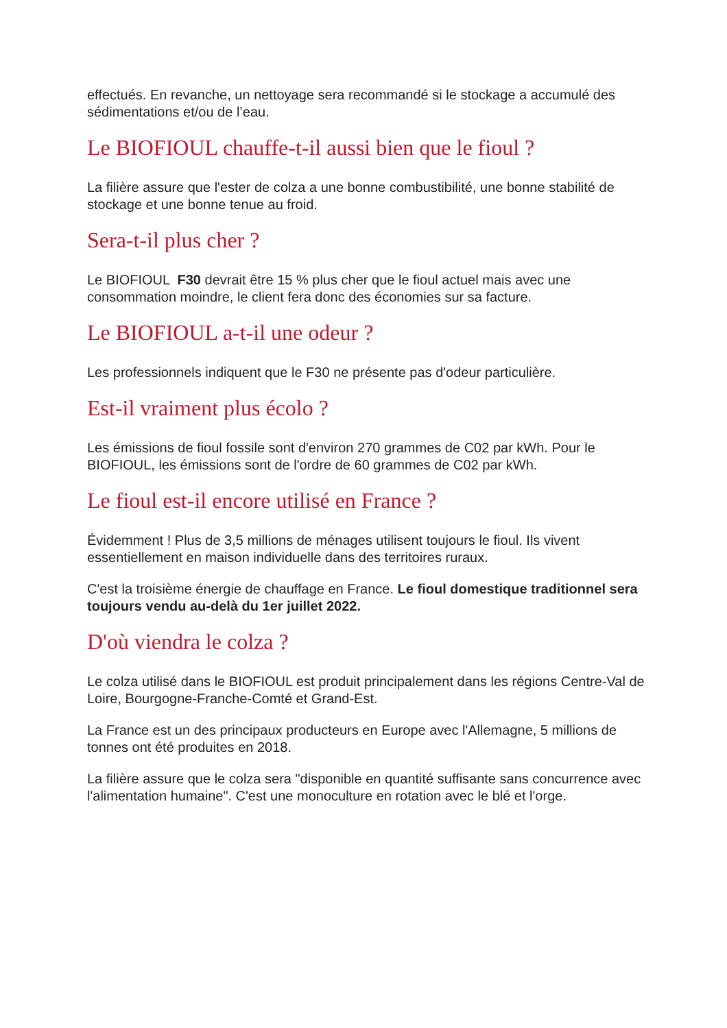effectués. En revanche, un nettoyage sera recommandé si le stockage a accumulé des sédimentations et/ou de l’eau.
Le BIOFIOUL chauffe-t-il aussi bien que le fioul ?
La filière assure que l'ester de colza a une bonne combustibilité, une bonne stabilité de stockage et une bonne tenue au froid.
Sera-t-il plus cher ?
Le BIOFIOUL F30 devrait être 15 % plus cher que le fioul actuel mais avec une consommation moindre, le client fera donc des économies sur sa facture.
Le BIOFIOUL a-t-il une odeur ?
Les professionnels indiquent que le F30 ne présente pas d'odeur particulière.
Est-il vraiment plus écolo ?
Les émissions de fioul fossile sont d'environ 270 grammes de C02 par kWh. Pour le BIOFIOUL, les émissions sont de l'ordre de 60 grammes de C02 par kWh.
Le fioul est-il encore utilisé en France ?
Évidemment ! Plus de 3,5 millions de ménages utilisent toujours le fioul. Ils vivent essentiellement en maison individuelle dans des territoires ruraux.
C'est la troisième énergie de chauffage en France. Le fioul domestique traditionnel sera toujours vendu au-delà du 1er juillet 2022.
D'où viendra le colza ?
Le colza utilisé dans le BIOFIOUL est produit principalement dans les régions Centre-Val de Loire, Bourgogne-Franche-Comté et Grand-Est.
La France est un des principaux producteurs en Europe avec l'Allemagne, 5 millions de tonnes ont été produites en 2018.
La filière assure que le colza sera "disponible en quantité suffisante sans concurrence avec l'alimentation humaine". C'est une monoculture en rotation avec le blé et l'orge.